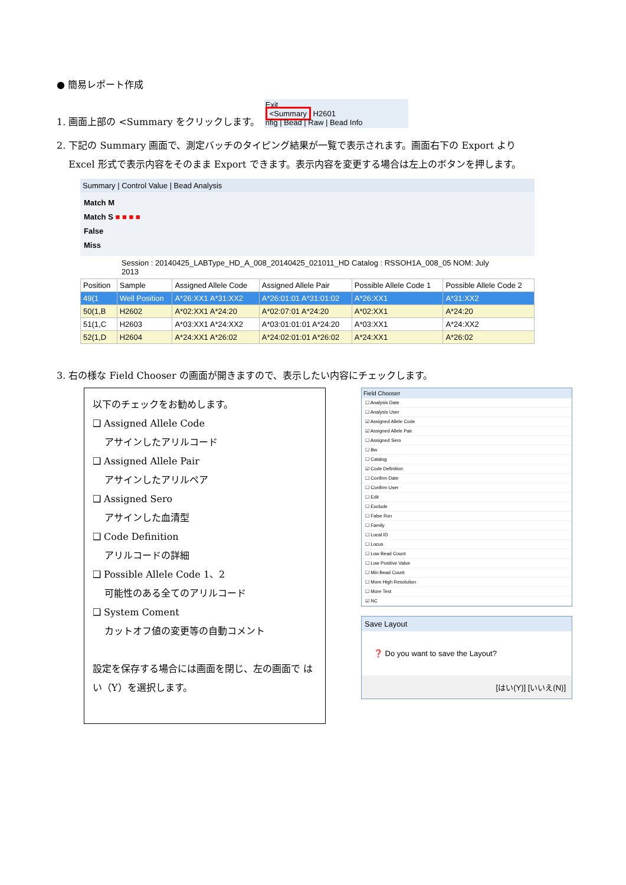● 簡易レポート作成
1. 画面上部の <Summary をクリックします。
Exit
<Summary H2601
nfig | Bead | Raw | Bead Info
2. 下記の Summary 画面で、測定バッチのタイピング結果が一覧で表示されます。画面右下の Export より
Excel 形式で表示内容をそのまま Export できます。表示内容を変更する場合は左上のボタンを押します。
Summary | Control Value | Bead Analysis
Match M
Match S ■ ■ ■ ■
False
Miss
Session : 20140425_LABType_HD_A_008_20140425_021011_HD Catalog : RSSOH1A_008_05 NOM: July 2013
| Position | Sample | Assigned Allele Code | Assigned Allele Pair | Possible Allele Code 1 | Possible Allele Code 2 |
| --- | --- | --- | --- | --- | --- |
| 49(1 | Well Position | A*26:XX1 A*31:XX2 | A*26:01:01 A*31:01:02 | A*26:XX1 | A*31:XX2 |
| 50(1,B | H2602 | A*02:XX1 A*24:20 | A*02:07:01 A*24:20 | A*02:XX1 | A*24:20 |
| 51(1,C | H2603 | A*03:XX1 A*24:XX2 | A*03:01:01:01 A*24:20 | A*03:XX1 | A*24:XX2 |
| 52(1,D | H2604 | A*24:XX1 A*26:02 | A*24:02:01:01 A*26:02 | A*24:XX1 | A*26:02 |
3. 右の様な Field Chooser の画面が開きますので、表示したい内容にチェックします。
以下のチェックをお勧めします。
❑ Assigned Allele Code
アサインしたアリルコード
❑ Assigned Allele Pair
アサインしたアリルペア
❑ Assigned Sero
アサインした血清型
❑ Code Definition
アリルコードの詳細
❑ Possible Allele Code 1、2
可能性のある全てのアリルコード
❑ System Coment
カットオフ値の変更等の自動コメント
設定を保存する場合には画面を閉じ、左の画面で はい（Y）を選択します。
Field Chooser
☐ Analysis Date
☐ Analysis User
☑ Assigned Allele Code
☑ Assigned Allele Pair
☐ Assigned Sero
☐ Bw
☐ Catalog
☑ Code Definition
☐ Confirm Date
☐ Confirm User
☐ Edit
☐ Exclude
☐ False Rxn
☐ Family
☐ Local ID
☐ Locus
☐ Low Bead Count
☐ Low Positive Value
☐ Min Bead Count
☐ More High Resolution
☐ More Test
☑ NC
Save Layout
❓ Do you want to save the Layout?
[はい(Y)] [いいえ(N)]